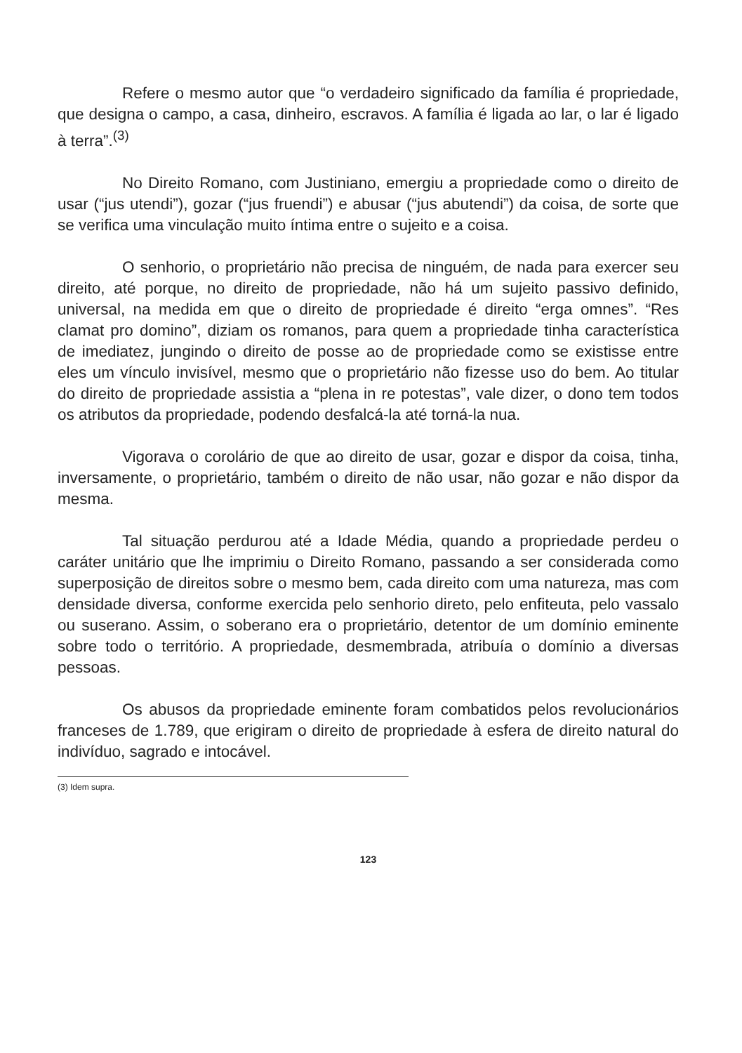Refere o mesmo autor que “o verdadeiro significado da família é propriedade, que designa o campo, a casa, dinheiro, escravos. A família é ligada ao lar, o lar é ligado à terra”.<sup>(3)</sup>
No Direito Romano, com Justiniano, emergiu a propriedade como o direito de usar (“jus utendi”), gozar (“jus fruendi”) e abusar (“jus abutendi”) da coisa, de sorte que se verifica uma vinculação muito íntima entre o sujeito e a coisa.
O senhorio, o proprietário não precisa de ninguém, de nada para exercer seu direito, até porque, no direito de propriedade, não há um sujeito passivo definido, universal, na medida em que o direito de propriedade é direito “erga omnes”. “Res clamat pro domino”, diziam os romanos, para quem a propriedade tinha característica de imediatez, jungindo o direito de posse ao de propriedade como se existisse entre eles um vínculo invisível, mesmo que o proprietário não fizesse uso do bem. Ao titular do direito de propriedade assistia a “plena in re potestas”, vale dizer, o dono tem todos os atributos da propriedade, podendo desfalcá-la até torná-la nua.
Vigorava o corolário de que ao direito de usar, gozar e dispor da coisa, tinha, inversamente, o proprietário, também o direito de não usar, não gozar e não dispor da mesma.
Tal situação perdurou até a Idade Média, quando a propriedade perdeu o caráter unitário que lhe imprimiu o Direito Romano, passando a ser considerada como superposição de direitos sobre o mesmo bem, cada direito com uma natureza, mas com densidade diversa, conforme exercida pelo senhorio direto, pelo enfiteuta, pelo vassalo ou suserano. Assim, o soberano era o proprietário, detentor de um domínio eminente sobre todo o território. A propriedade, desmembrada, atribuía o domínio a diversas pessoas.
Os abusos da propriedade eminente foram combatidos pelos revolucionários franceses de 1.789, que erigiram o direito de propriedade à esfera de direito natural do indivíduo, sagrado e intocável.
(3) Idem supra.
123